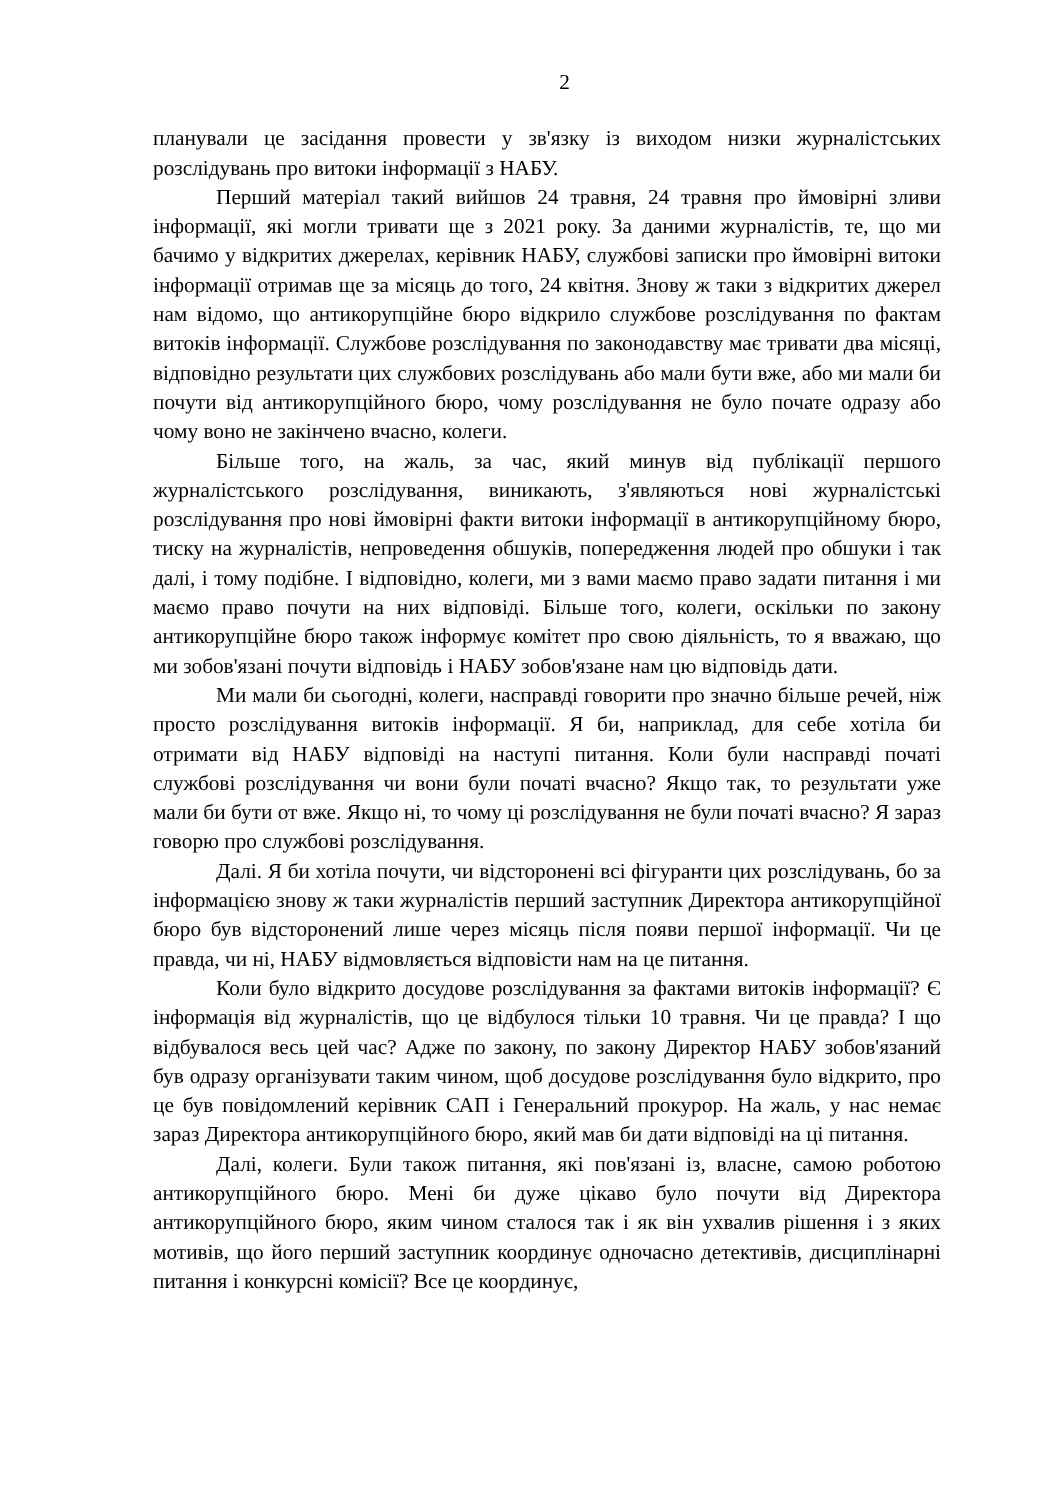2
планували це засідання провести у зв'язку із виходом низки журналістських розслідувань про витоки інформації з НАБУ.
Перший матеріал такий вийшов 24 травня, 24 травня про ймовірні зливи інформації, які могли тривати ще з 2021 року. За даними журналістів, те, що ми бачимо у відкритих джерелах, керівник НАБУ, службові записки про ймовірні витоки інформації отримав ще за місяць до того, 24 квітня. Знову ж таки з відкритих джерел нам відомо, що антикорупційне бюро відкрило службове розслідування по фактам витоків інформації. Службове розслідування по законодавству має тривати два місяці, відповідно результати цих службових розслідувань або мали бути вже, або ми мали би почути від антикорупційного бюро, чому розслідування не було почате одразу або чому воно не закінчено вчасно, колеги.
Більше того, на жаль, за час, який минув від публікації першого журналістського розслідування, виникають, з'являються нові журналістські розслідування про нові ймовірні факти витоки інформації в антикорупційному бюро, тиску на журналістів, непроведення обшуків, попередження людей про обшуки і так далі, і тому подібне. І відповідно, колеги, ми з вами маємо право задати питання і ми маємо право почути на них відповіді. Більше того, колеги, оскільки по закону антикорупційне бюро також інформує комітет про свою діяльність, то я вважаю, що ми зобов'язані почути відповідь і НАБУ зобов'язане нам цю відповідь дати.
Ми мали би сьогодні, колеги, насправді говорити про значно більше речей, ніж просто розслідування витоків інформації. Я би, наприклад, для себе хотіла би отримати від НАБУ відповіді на наступі питання. Коли були насправді початі службові розслідування чи вони були початі вчасно? Якщо так, то результати уже мали би бути от вже. Якщо ні, то чому ці розслідування не були початі вчасно? Я зараз говорю про службові розслідування.
Далі. Я би хотіла почути, чи відсторонені всі фігуранти цих розслідувань, бо за інформацією знову ж таки журналістів перший заступник Директора антикорупційної бюро був відсторонений лише через місяць після появи першої інформації. Чи це правда, чи ні, НАБУ відмовляється відповісти нам на це питання.
Коли було відкрито досудове розслідування за фактами витоків інформації? Є інформація від журналістів, що це відбулося тільки 10 травня. Чи це правда? І що відбувалося весь цей час? Адже по закону, по закону Директор НАБУ зобов'язаний був одразу організувати таким чином, щоб досудове розслідування було відкрито, про це був повідомлений керівник САП і Генеральний прокурор. На жаль, у нас немає зараз Директора антикорупційного бюро, який мав би дати відповіді на ці питання.
Далі, колеги. Були також питання, які пов'язані із, власне, самою роботою антикорупційного бюро. Мені би дуже цікаво було почути від Директора антикорупційного бюро, яким чином сталося так і як він ухвалив рішення і з яких мотивів, що його перший заступник координує одночасно детективів, дисциплінарні питання і конкурсні комісії? Все це координує,